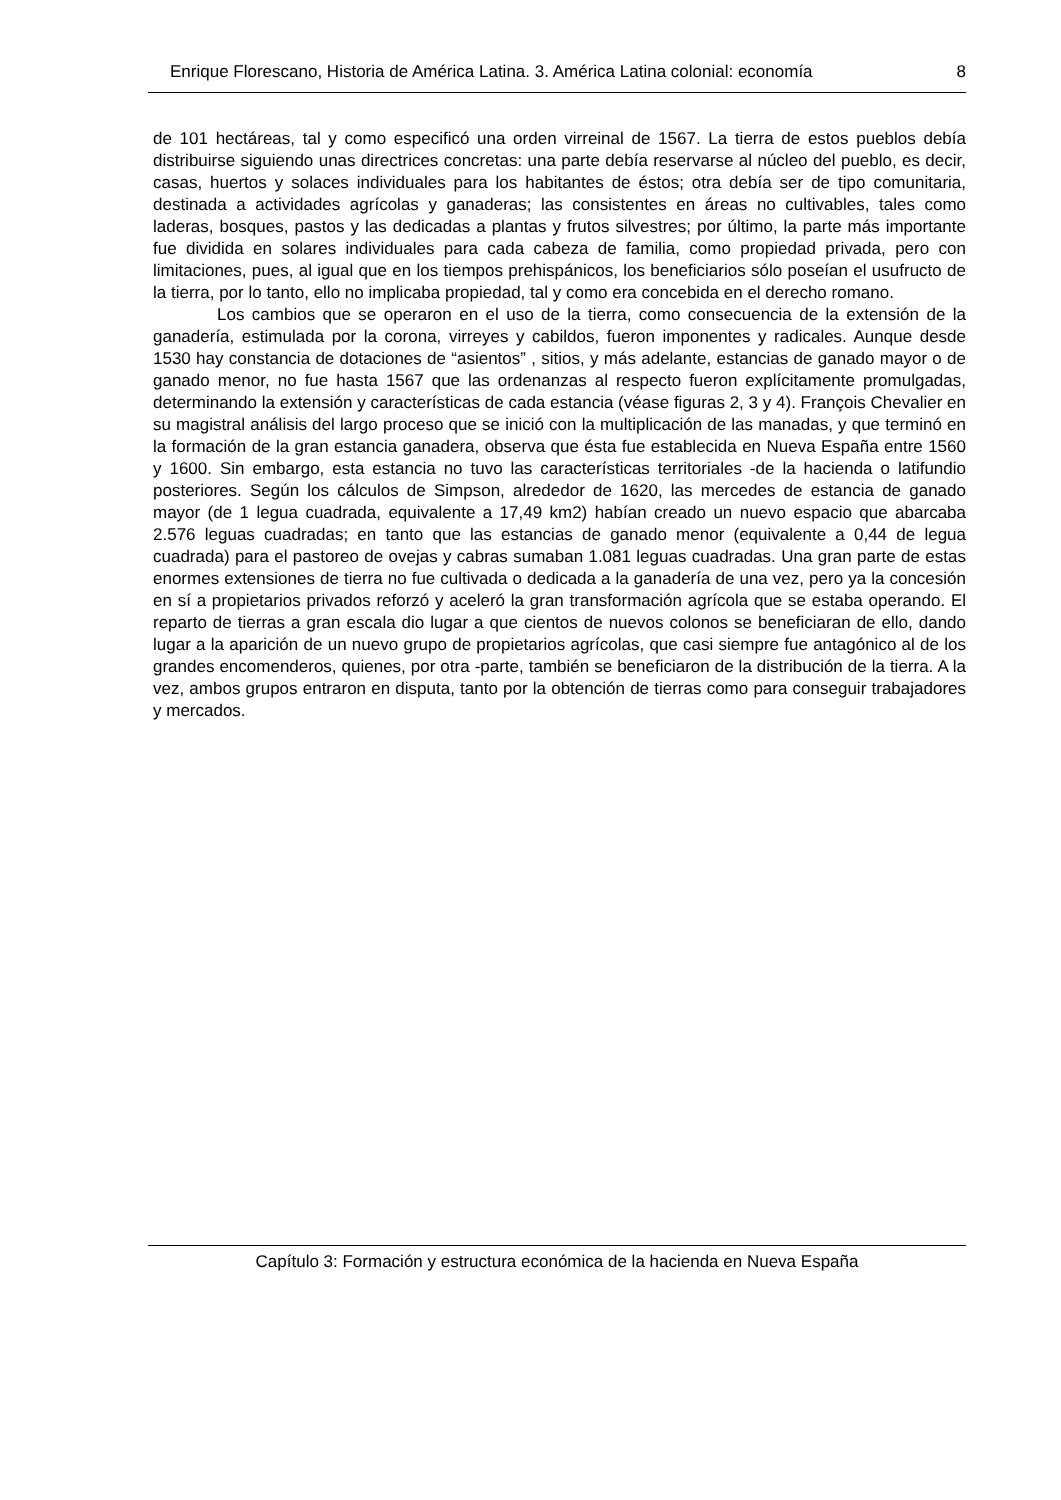Enrique Florescano, Historia de América Latina. 3. América Latina colonial: economía 8
de 101 hectáreas, tal y como especificó una orden virreinal de 1567. La tierra de estos pueblos debía distribuirse siguiendo unas directrices concretas: una parte debía reservarse al núcleo del pueblo, es decir, casas, huertos y solaces individuales para los habitantes de éstos; otra debía ser de tipo comunitaria, destinada a actividades agrícolas y ganaderas; las consistentes en áreas no cultivables, tales como laderas, bosques, pastos y las dedicadas a plantas y frutos silvestres; por último, la parte más importante fue dividida en solares individuales para cada cabeza de familia, como propiedad privada, pero con limitaciones, pues, al igual que en los tiempos prehispánicos, los beneficiarios sólo poseían el usufructo de la tierra, por lo tanto, ello no implicaba propiedad, tal y como era concebida en el derecho romano.
Los cambios que se operaron en el uso de la tierra, como consecuencia de la extensión de la ganadería, estimulada por la corona, virreyes y cabildos, fueron imponentes y radicales. Aunque desde 1530 hay constancia de dotaciones de “asientos” , sitios, y más adelante, estancias de ganado mayor o de ganado menor, no fue hasta 1567 que las ordenanzas al respecto fueron explícitamente promulgadas, determinando la extensión y características de cada estancia (véase figuras 2, 3 y 4). François Chevalier en su magistral análisis del largo proceso que se inició con la multiplicación de las manadas, y que terminó en la formación de la gran estancia ganadera, observa que ésta fue establecida en Nueva España entre 1560 y 1600. Sin embargo, esta estancia no tuvo las características territoriales -de la hacienda o latifundio posteriores. Según los cálculos de Simpson, alrededor de 1620, las mercedes de estancia de ganado mayor (de 1 legua cuadrada, equivalente a 17,49 km2) habían creado un nuevo espacio que abarcaba 2.576 leguas cuadradas; en tanto que las estancias de ganado menor (equivalente a 0,44 de legua cuadrada) para el pastoreo de ovejas y cabras sumaban 1.081 leguas cuadradas. Una gran parte de estas enormes extensiones de tierra no fue cultivada o dedicada a la ganadería de una vez, pero ya la concesión en sí a propietarios privados reforzó y aceleró la gran transformación agrícola que se estaba operando. El reparto de tierras a gran escala dio lugar a que cientos de nuevos colonos se beneficiaran de ello, dando lugar a la aparición de un nuevo grupo de propietarios agrícolas, que casi siempre fue antagónico al de los grandes encomenderos, quienes, por otra -parte, también se beneficiaron de la distribución de la tierra. A la vez, ambos grupos entraron en disputa, tanto por la obtención de tierras como para conseguir trabajadores y mercados.
Capítulo 3: Formación y estructura económica de la hacienda en Nueva España